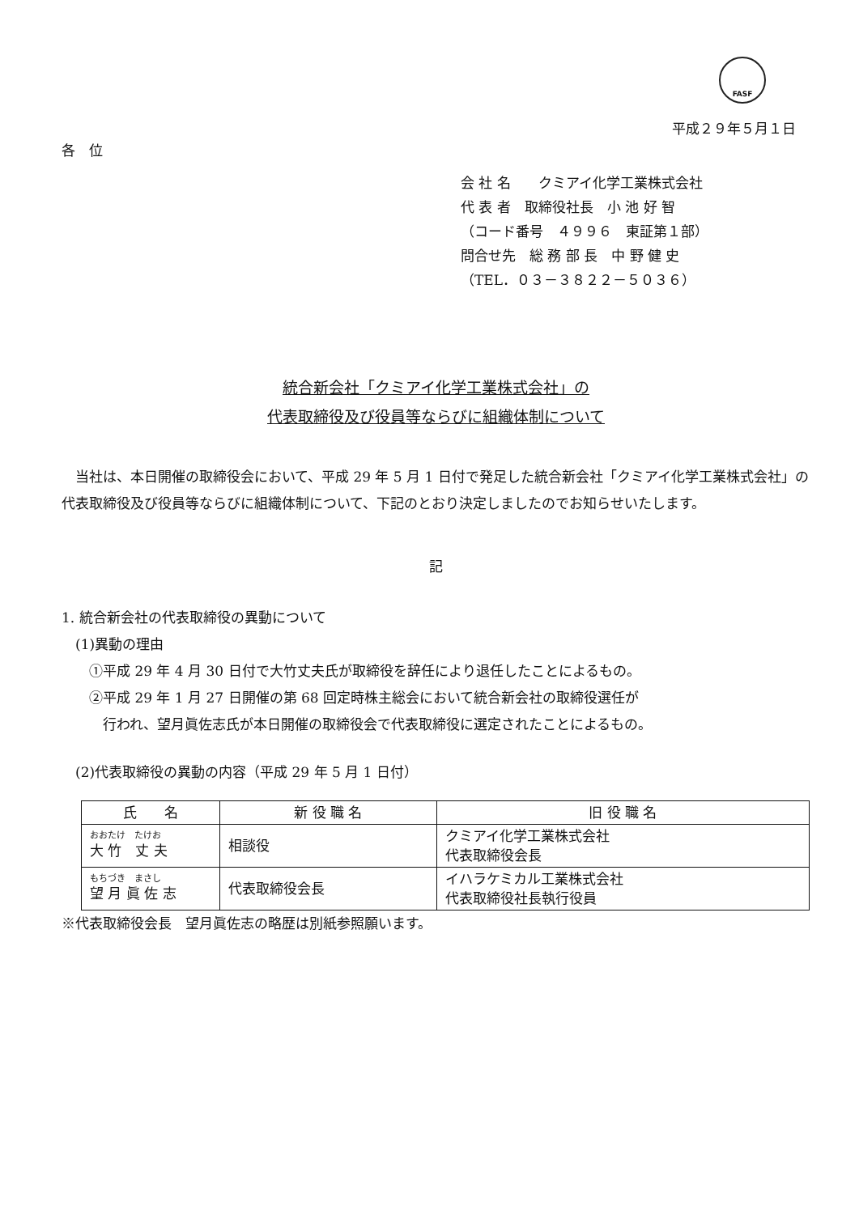FASF
平成２９年５月１日
各　位
会 社 名　　クミアイ化学工業株式会社
代 表 者　取締役社長　小 池 好 智
（コード番号　４９９６　東証第１部）
問合せ先　総 務 部 長　中 野 健 史
（TEL．０３－３８２２－５０３６）
統合新会社「クミアイ化学工業株式会社」の
代表取締役及び役員等ならびに組織体制について
　当社は、本日開催の取締役会において、平成 29 年 5 月 1 日付で発足した統合新会社「クミアイ化学工業株式会社」の代表取締役及び役員等ならびに組織体制について、下記のとおり決定しましたのでお知らせいたします。
記
1. 統合新会社の代表取締役の異動について
　(1)異動の理由
　　①平成 29 年 4 月 30 日付で大竹丈夫氏が取締役を辞任により退任したことによるもの。
　　②平成 29 年 1 月 27 日開催の第 68 回定時株主総会において統合新会社の取締役選任が
　　　行われ、望月眞佐志氏が本日開催の取締役会で代表取締役に選定されたことによるもの。
　(2)代表取締役の異動の内容（平成 29 年 5 月 1 日付）
| 氏 名 | 新 役 職 名 | 旧 役 職 名 |
| --- | --- | --- |
| おおたけ たけお 大 竹 丈 夫 | 相談役 | クミアイ化学工業株式会社 代表取締役会長 |
| もちづき まさし 望 月 眞 佐 志 | 代表取締役会長 | イハラケミカル工業株式会社 代表取締役社長執行役員 |
※代表取締役会長　望月眞佐志の略歴は別紙参照願います。